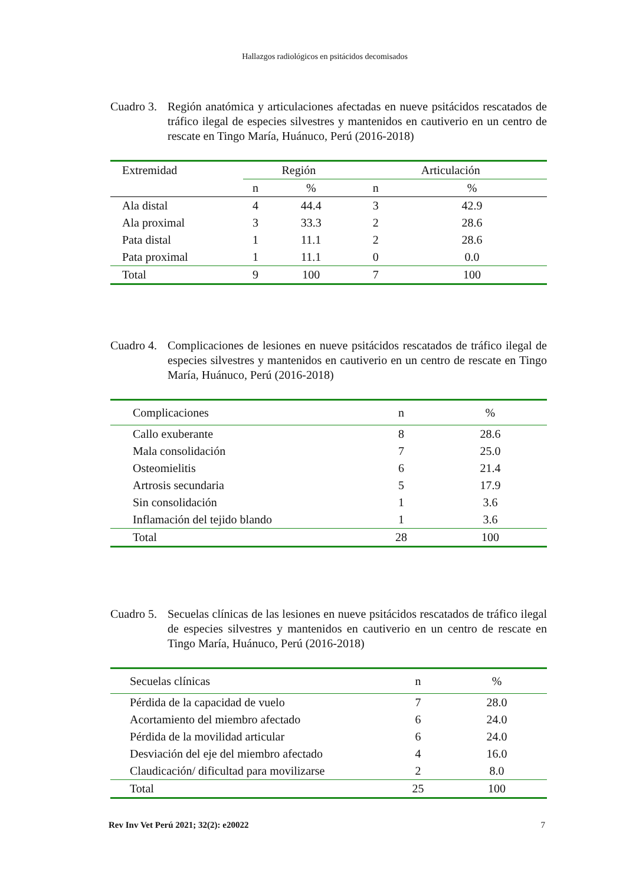Hallazgos radiológicos en psitácidos decomisados
Cuadro 3.
Región anatómica y articulaciones afectadas en nueve psitácidos rescatados de tráfico ilegal de especies silvestres y mantenidos en cautiverio en un centro de rescate en Tingo María, Huánuco, Perú (2016-2018)
| Extremidad | Región | | Articulación | |
| --- | --- | --- | --- | --- |
| | n | % | n | % |
| Ala distal | 4 | 44.4 | 3 | 42.9 |
| Ala proximal | 3 | 33.3 | 2 | 28.6 |
| Pata distal | 1 | 11.1 | 2 | 28.6 |
| Pata proximal | 1 | 11.1 | 0 | 0.0 |
| Total | 9 | 100 | 7 | 100 |
Cuadro 4.
Complicaciones de lesiones en nueve psitácidos rescatados de tráfico ilegal de especies silvestres y mantenidos en cautiverio en un centro de rescate en Tingo María, Huánuco, Perú (2016-2018)
| Complicaciones | n | % |
| --- | --- | --- |
| Callo exuberante | 8 | 28.6 |
| Mala consolidación | 7 | 25.0 |
| Osteomielitis | 6 | 21.4 |
| Artrosis secundaria | 5 | 17.9 |
| Sin consolidación | 1 | 3.6 |
| Inflamación del tejido blando | 1 | 3.6 |
| Total | 28 | 100 |
Cuadro 5.
Secuelas clínicas de las lesiones en nueve psitácidos rescatados de tráfico ilegal de especies silvestres y mantenidos en cautiverio en un centro de rescate en Tingo María, Huánuco, Perú (2016-2018)
| Secuelas clínicas | n | % |
| --- | --- | --- |
| Pérdida de la capacidad de vuelo | 7 | 28.0 |
| Acortamiento del miembro afectado | 6 | 24.0 |
| Pérdida de la movilidad articular | 6 | 24.0 |
| Desviación del eje del miembro afectado | 4 | 16.0 |
| Claudicación/ dificultad para movilizarse | 2 | 8.0 |
| Total | 25 | 100 |
Rev Inv Vet Perú 2021; 32(2): e20022 7